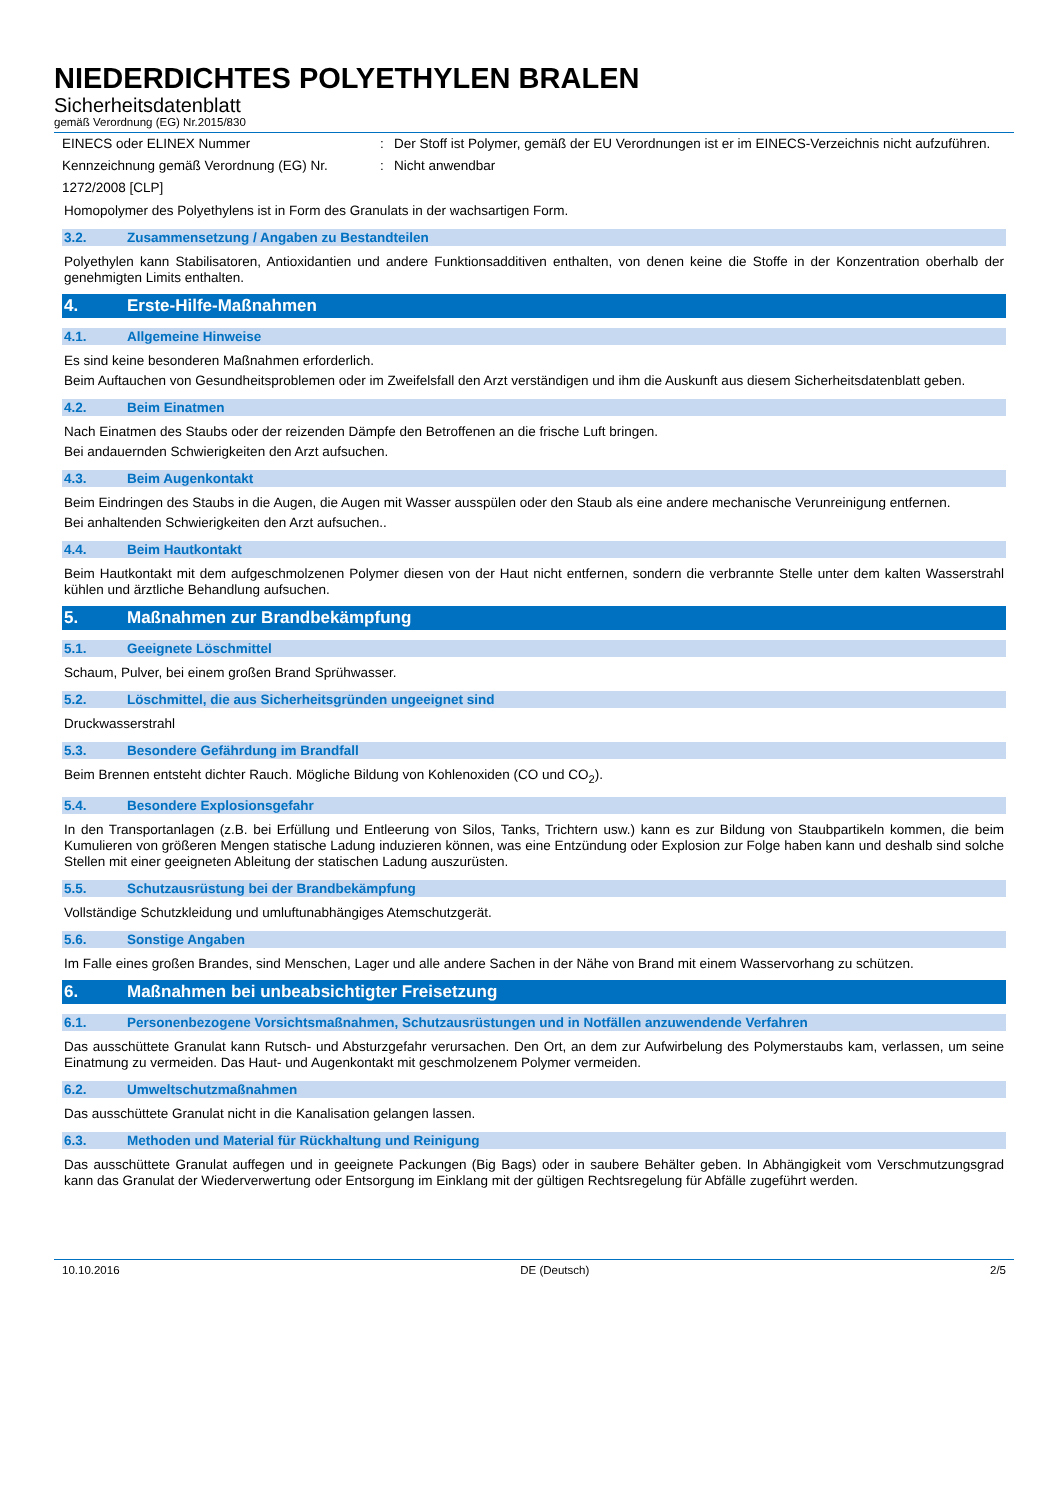NIEDERDICHTES POLYETHYLEN BRALEN
Sicherheitsdatenblatt
gemäß Verordnung (EG) Nr.2015/830
EINECS oder ELINEX Nummer : Der Stoff ist Polymer, gemäß der EU Verordnungen ist er im EINECS-Verzeichnis nicht aufzuführen.
Kennzeichnung gemäß Verordnung (EG) Nr. 1272/2008 [CLP]
: Nicht anwendbar
Homopolymer des Polyethylens ist in Form des Granulats in der wachsartigen Form.
3.2. Zusammensetzung / Angaben zu Bestandteilen
Polyethylen kann Stabilisatoren, Antioxidantien und andere Funktionsadditiven enthalten, von denen keine die Stoffe in der Konzentration oberhalb der genehmigten Limits enthalten.
4. Erste-Hilfe-Maßnahmen
4.1. Allgemeine Hinweise
Es sind keine besonderen Maßnahmen erforderlich.
Beim Auftauchen von Gesundheitsproblemen oder im Zweifelsfall den Arzt verständigen und ihm die Auskunft aus diesem Sicherheitsdatenblatt geben.
4.2. Beim Einatmen
Nach Einatmen des Staubs oder der reizenden Dämpfe den Betroffenen an die frische Luft bringen.
Bei andauernden Schwierigkeiten den Arzt aufsuchen.
4.3. Beim Augenkontakt
Beim Eindringen des Staubs in die Augen, die Augen mit Wasser ausspülen oder den Staub als eine andere mechanische Verunreinigung entfernen.
Bei anhaltenden Schwierigkeiten den Arzt aufsuchen..
4.4. Beim Hautkontakt
Beim Hautkontakt mit dem aufgeschmolzenen Polymer diesen von der Haut nicht entfernen, sondern die verbrannte Stelle unter dem kalten Wasserstrahl kühlen und ärztliche Behandlung aufsuchen.
5. Maßnahmen zur Brandbekämpfung
5.1. Geeignete Löschmittel
Schaum, Pulver, bei einem großen Brand Sprühwasser.
5.2. Löschmittel, die aus Sicherheitsgründen ungeeignet sind
Druckwasserstrahl
5.3. Besondere Gefährdung im Brandfall
Beim Brennen entsteht dichter Rauch. Mögliche Bildung von Kohlenoxiden (CO und CO<sub>2</sub>).
5.4. Besondere Explosionsgefahr
In den Transportanlagen (z.B. bei Erfüllung und Entleerung von Silos, Tanks, Trichtern usw.) kann es zur Bildung von Staubpartikeln kommen, die beim Kumulieren von größeren Mengen statische Ladung induzieren können, was eine Entzündung oder Explosion zur Folge haben kann und deshalb sind solche Stellen mit einer geeigneten Ableitung der statischen Ladung auszurüsten.
5.5. Schutzausrüstung bei der Brandbekämpfung
Vollständige Schutzkleidung und umluftunabhängiges Atemschutzgerät.
5.6. Sonstige Angaben
Im Falle eines großen Brandes, sind Menschen, Lager und alle andere Sachen in der Nähe von Brand mit einem Wasservorhang zu schützen.
6. Maßnahmen bei unbeabsichtigter Freisetzung
6.1. Personenbezogene Vorsichtsmaßnahmen, Schutzausrüstungen und in Notfällen anzuwendende Verfahren
Das ausschüttete Granulat kann Rutsch- und Absturzgefahr verursachen. Den Ort, an dem zur Aufwirbelung des Polymerstaubs kam, verlassen, um seine Einatmung zu vermeiden. Das Haut- und Augenkontakt mit geschmolzenem Polymer vermeiden.
6.2. Umweltschutzmaßnahmen
Das ausschüttete Granulat nicht in die Kanalisation gelangen lassen.
6.3. Methoden und Material für Rückhaltung und Reinigung
Das ausschüttete Granulat auffegen und in geeignete Packungen (Big Bags) oder in saubere Behälter geben. In Abhängigkeit vom Verschmutzungsgrad kann das Granulat der Wiederverwertung oder Entsorgung im Einklang mit der gültigen Rechtsregelung für Abfälle zugeführt werden.
10.10.2016 DE (Deutsch) 2/5